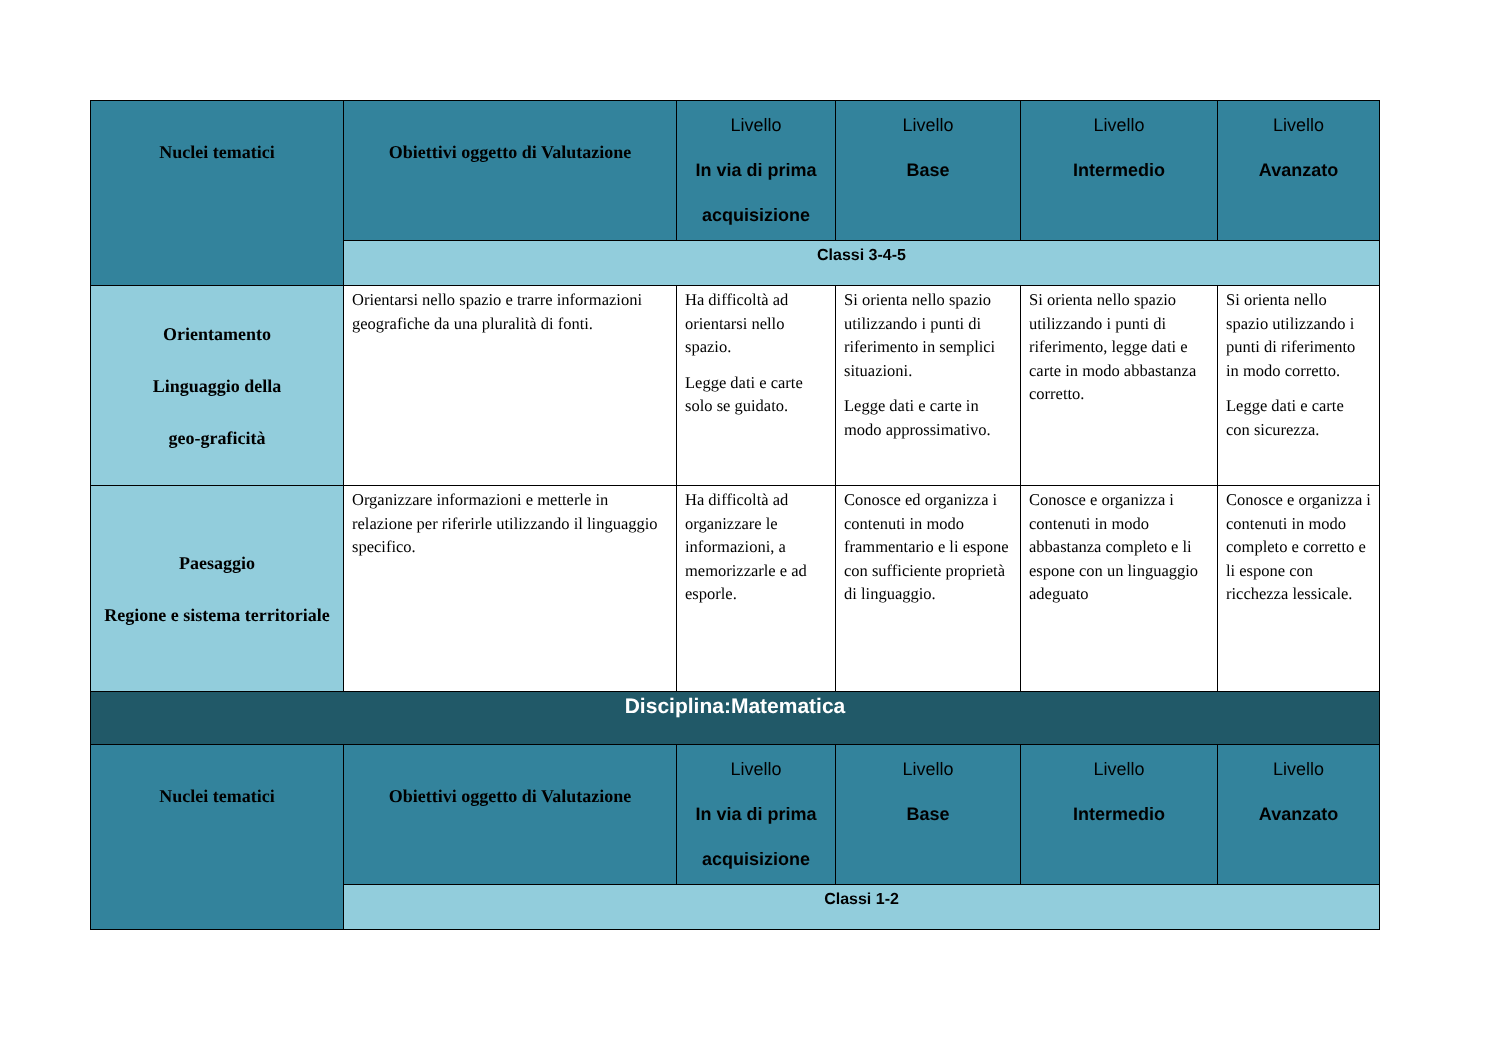| Nuclei tematici | Obiettivi oggetto di Valutazione | Livello In via di prima acquisizione | Livello Base | Livello Intermedio | Livello Avanzato |
| --- | --- | --- | --- | --- | --- |
| | Classi 3-4-5 | | | | |
| Orientamento Linguaggio della geo-graficità | Orientarsi nello spazio e trarre informazioni geografiche da una pluralità di fonti. | Ha difficoltà ad orientarsi nello spazio. Legge dati e carte solo se guidato. | Si orienta nello spazio utilizzando i punti di riferimento in semplici situazioni. Legge dati e carte in modo approssimativo. | Si orienta nello spazio utilizzando i punti di riferimento, legge dati e carte in modo abbastanza corretto. | Si orienta nello spazio utilizzando i punti di riferimento in modo corretto. Legge dati e carte con sicurezza. |
| Paesaggio Regione e sistema territoriale | Organizzare informazioni e metterle in relazione per riferirle utilizzando il linguaggio specifico. | Ha difficoltà ad organizzare le informazioni, a memorizzarle e ad esporle. | Conosce ed organizza i contenuti in modo frammentario e li espone con sufficiente proprietà di linguaggio. | Conosce e organizza i contenuti in modo abbastanza completo e li espone con un linguaggio adeguato | Conosce e organizza i contenuti in modo completo e corretto e li espone con ricchezza lessicale. |
| Disciplina:Matematica | | | | | |
| Nuclei tematici | Obiettivi oggetto di Valutazione | Livello In via di prima acquisizione | Livello Base | Livello Intermedio | Livello Avanzato |
| | Classi 1-2 | | | | |